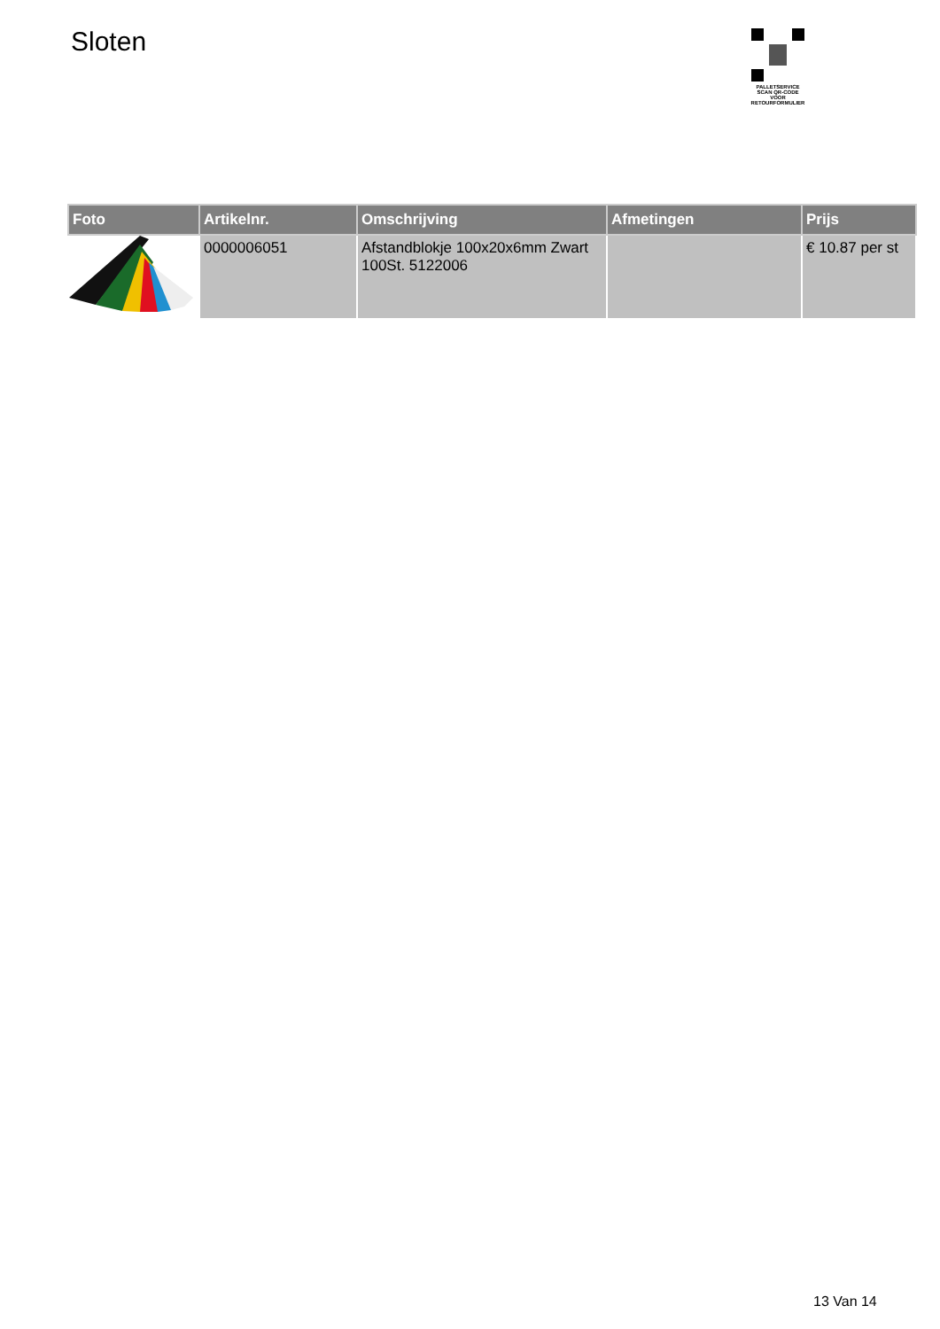Sloten
PALLETSERVICE
SCAN QR-CODE VOOR RETOURFORMULIER
| Foto | Artikelnr. | Omschrijving | Afmetingen | Prijs |
| --- | --- | --- | --- | --- |
| | 0000006051 | Afstandblokje 100x20x6mm Zwart 100St. 5122006 | | € 10.87 per st |
13 Van 14